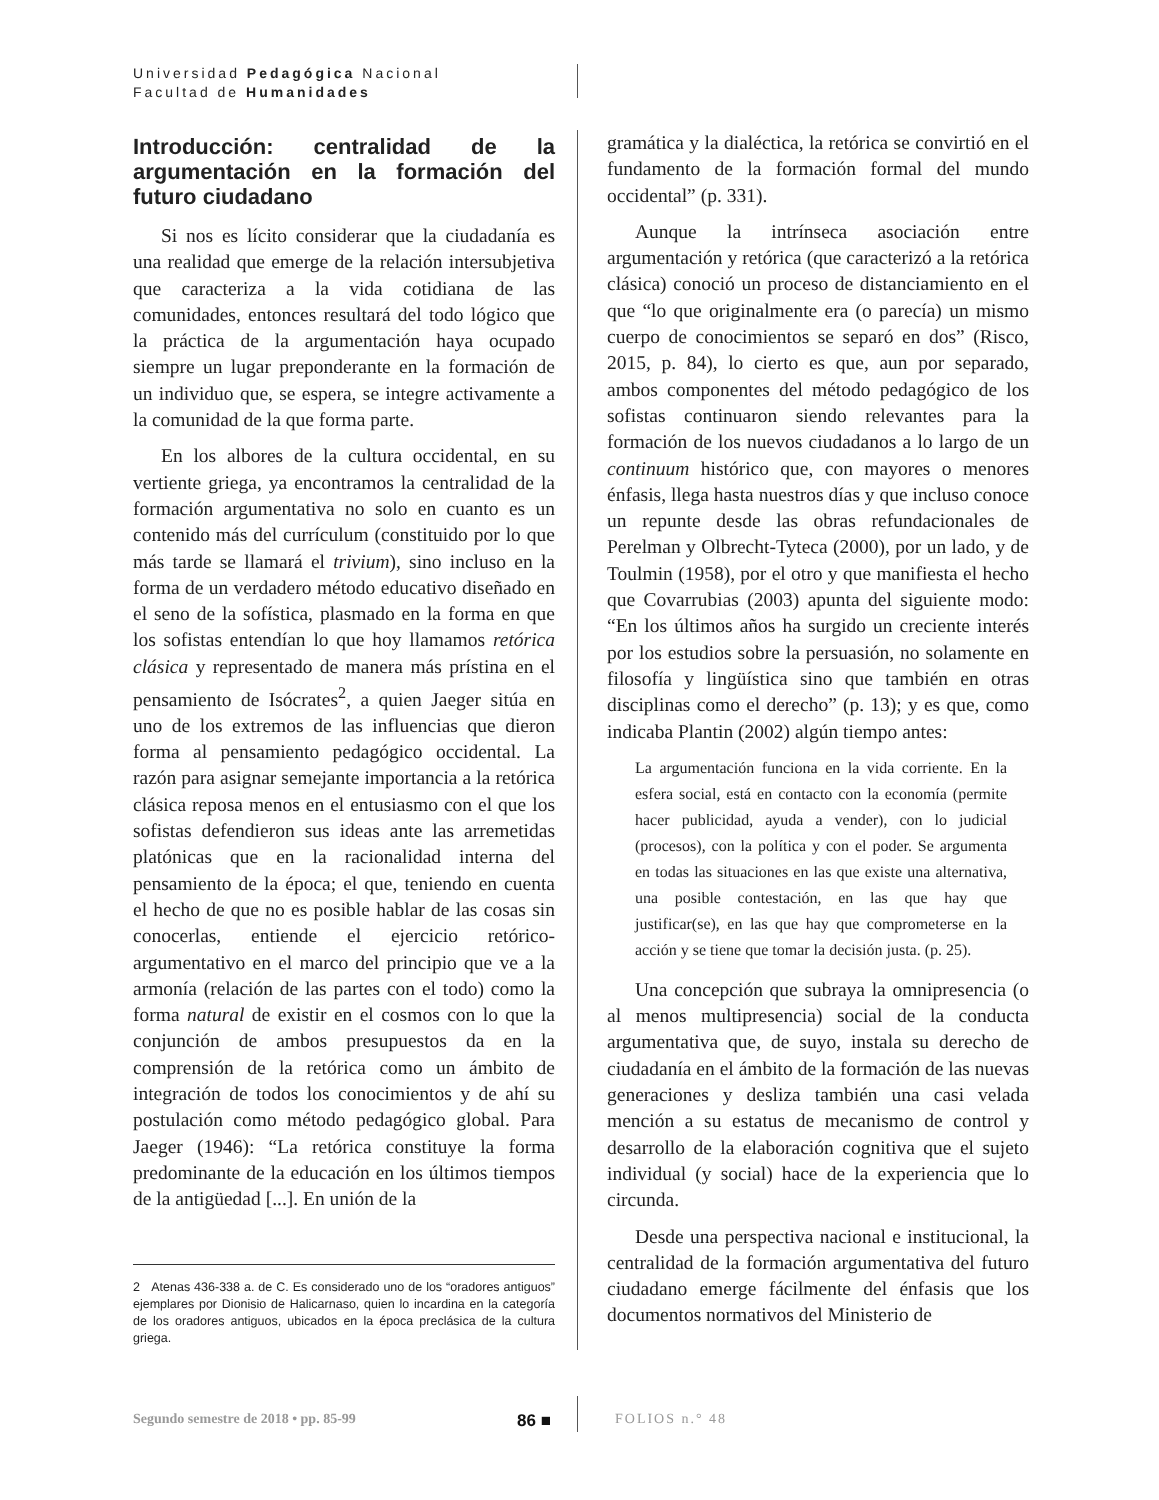Universidad Pedagógica Nacional
Facultad de Humanidades
Introducción: centralidad de la argumentación en la formación del futuro ciudadano
Si nos es lícito considerar que la ciudadanía es una realidad que emerge de la relación intersubjetiva que caracteriza a la vida cotidiana de las comunidades, entonces resultará del todo lógico que la práctica de la argumentación haya ocupado siempre un lugar preponderante en la formación de un individuo que, se espera, se integre activamente a la comunidad de la que forma parte.
En los albores de la cultura occidental, en su vertiente griega, ya encontramos la centralidad de la formación argumentativa no solo en cuanto es un contenido más del currículum (constituido por lo que más tarde se llamará el trivium), sino incluso en la forma de un verdadero método educativo diseñado en el seno de la sofística, plasmado en la forma en que los sofistas entendían lo que hoy llamamos retórica clásica y representado de manera más prístina en el pensamiento de Isócrates<sup>2</sup>, a quien Jaeger sitúa en uno de los extremos de las influencias que dieron forma al pensamiento pedagógico occidental. La razón para asignar semejante importancia a la retórica clásica reposa menos en el entusiasmo con el que los sofistas defendieron sus ideas ante las arremetidas platónicas que en la racionalidad interna del pensamiento de la época; el que, teniendo en cuenta el hecho de que no es posible hablar de las cosas sin conocerlas, entiende el ejercicio retórico-argumentativo en el marco del principio que ve a la armonía (relación de las partes con el todo) como la forma natural de existir en el cosmos con lo que la conjunción de ambos presupuestos da en la comprensión de la retórica como un ámbito de integración de todos los conocimientos y de ahí su postulación como método pedagógico global. Para Jaeger (1946): “La retórica constituye la forma predominante de la educación en los últimos tiempos de la antigüedad [...]. En unión de la
2 Atenas 436-338 a. de C. Es considerado uno de los “oradores antiguos” ejemplares por Dionisio de Halicarnaso, quien lo incardina en la categoría de los oradores antiguos, ubicados en la época preclásica de la cultura griega.
gramática y la dialéctica, la retórica se convirtió en el fundamento de la formación formal del mundo occidental” (p. 331).
Aunque la intrínseca asociación entre argumentación y retórica (que caracterizó a la retórica clásica) conoció un proceso de distanciamiento en el que “lo que originalmente era (o parecía) un mismo cuerpo de conocimientos se separó en dos” (Risco, 2015, p. 84), lo cierto es que, aun por separado, ambos componentes del método pedagógico de los sofistas continuaron siendo relevantes para la formación de los nuevos ciudadanos a lo largo de un continuum histórico que, con mayores o menores énfasis, llega hasta nuestros días y que incluso conoce un repunte desde las obras refundacionales de Perelman y Olbrecht-Tyteca (2000), por un lado, y de Toulmin (1958), por el otro y que manifiesta el hecho que Covarrubias (2003) apunta del siguiente modo: “En los últimos años ha surgido un creciente interés por los estudios sobre la persuasión, no solamente en filosofía y lingüística sino que también en otras disciplinas como el derecho” (p. 13); y es que, como indicaba Plantin (2002) algún tiempo antes:
La argumentación funciona en la vida corriente. En la esfera social, está en contacto con la economía (permite hacer publicidad, ayuda a vender), con lo judicial (procesos), con la política y con el poder. Se argumenta en todas las situaciones en las que existe una alternativa, una posible contestación, en las que hay que justificar(se), en las que hay que comprometerse en la acción y se tiene que tomar la decisión justa. (p. 25).
Una concepción que subraya la omnipresencia (o al menos multipresencia) social de la conducta argumentativa que, de suyo, instala su derecho de ciudadanía en el ámbito de la formación de las nuevas generaciones y desliza también una casi velada mención a su estatus de mecanismo de control y desarrollo de la elaboración cognitiva que el sujeto individual (y social) hace de la experiencia que lo circunda.
Desde una perspectiva nacional e institucional, la centralidad de la formación argumentativa del futuro ciudadano emerge fácilmente del énfasis que los documentos normativos del Ministerio de
Segundo semestre de 2018 • pp. 85-99 86 ■ FOLIOS n.° 48